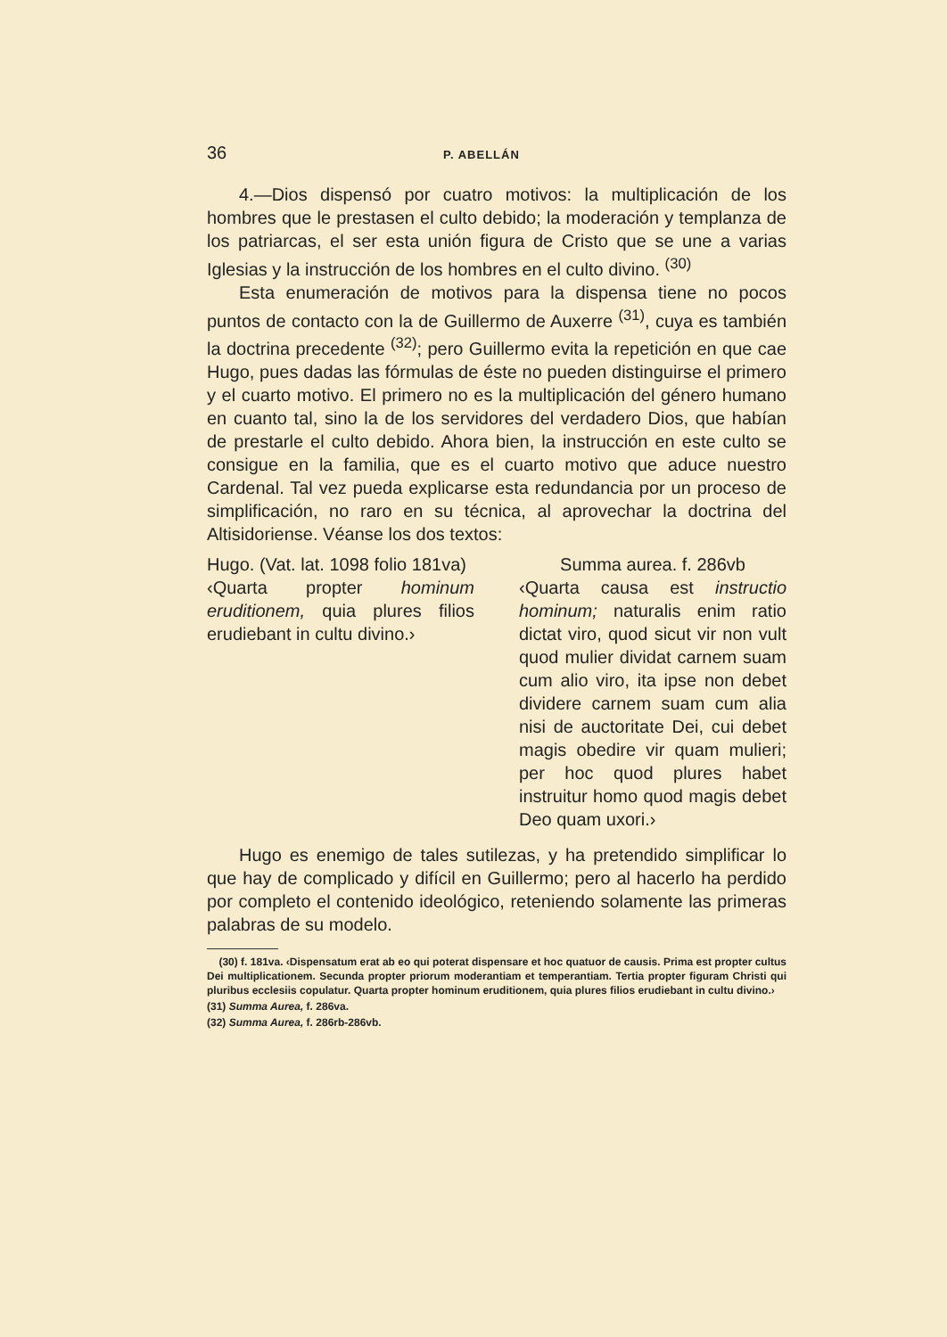36 P. ABELLÁN
4.—Dios dispensó por cuatro motivos: la multiplicación de los hombres que le prestasen el culto debido; la moderación y templanza de los patriarcas, el ser esta unión figura de Cristo que se une a varias Iglesias y la instrucción de los hombres en el culto divino. <sup>(30)</sup>
Esta enumeración de motivos para la dispensa tiene no pocos puntos de contacto con la de Guillermo de Auxerre <sup>(31)</sup>, cuya es también la doctrina precedente <sup>(32)</sup>; pero Guillermo evita la repetición en que cae Hugo, pues dadas las fórmulas de éste no pueden distinguirse el primero y el cuarto motivo. El primero no es la multiplicación del género humano en cuanto tal, sino la de los servidores del verdadero Dios, que habían de prestarle el culto debido. Ahora bien, la instrucción en este culto se consigue en la familia, que es el cuarto motivo que aduce nuestro Cardenal. Tal vez pueda explicarse esta redundancia por un proceso de simplificación, no raro en su técnica, al aprovechar la doctrina del Altisidoriense. Véanse los dos textos:
Hugo. (Vat. lat. 1098 folio 181va)
‹Quarta propter hominum eruditionem, quia plures filios erudiebant in cultu divino.›
Summa aurea. f. 286vb
‹Quarta causa est instructio hominum; naturalis enim ratio dictat viro, quod sicut vir non vult quod mulier dividat carnem suam cum alio viro, ita ipse non debet dividere carnem suam cum alia nisi de auctoritate Dei, cui debet magis obedire vir quam mulieri; per hoc quod plures habet instruitur homo quod magis debet Deo quam uxori.›
Hugo es enemigo de tales sutilezas, y ha pretendido simplificar lo que hay de complicado y difícil en Guillermo; pero al hacerlo ha perdido por completo el contenido ideológico, reteniendo solamente las primeras palabras de su modelo.
(30) f. 181va. ‹Dispensatum erat ab eo qui poterat dispensare et hoc quatuor de causis. Prima est propter cultus Dei multiplicationem. Secunda propter priorum moderantiam et temperantiam. Tertia propter figuram Christi qui pluribus ecclesiis copulatur. Quarta propter hominum eruditionem, quia plures filios erudiebant in cultu divino.›
(31) Summa Aurea, f. 286va.
(32) Summa Aurea, f. 286rb-286vb.